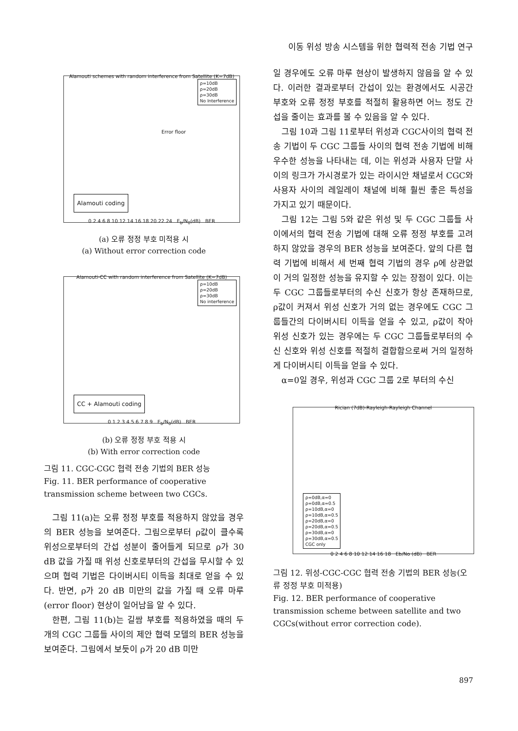이동 위성 방송 시스템을 위한 협력적 전송 기법 연구
Alamouti schemes with random interference from Satellite (K=7dB)
ρ=10dB
ρ=20dB
ρ=30dB
No Interference
Error floor
Alamouti coding
0 2 4 6 8 10 12 14 16 18 20 22 24 E<sub>b</sub>/N<sub>0</sub>(dB) BER
(a) 오류 정정 부호 미적용 시
(a) Without error correction code
Alamouti-CC with random interference from Satellite (K=7dB)
ρ=10dB
ρ=20dB
ρ=30dB
No interference
CC + Alamouti coding
0 1 2 3 4 5 6 7 8 9 E<sub>b</sub>/N<sub>0</sub>(dB) BER
(b) 오류 정정 부호 적용 시
(b) With error correction code
그림 11. CGC-CGC 협력 전송 기법의 BER 성능
Fig. 11. BER performance of cooperative transmission scheme between two CGCs.
그림 11(a)는 오류 정정 부호를 적용하지 않았을 경우의 BER 성능을 보여준다. 그림으로부터 ρ값이 클수록 위성으로부터의 간섭 성분이 줄어들게 되므로 ρ가 30 dB 값을 가질 때 위성 신호로부터의 간섭을 무시할 수 있으며 협력 기법은 다이버시티 이득을 최대로 얻을 수 있다. 반면, ρ가 20 dB 미만의 값을 가질 때 오류 마루(error floor) 현상이 일어남을 알 수 있다.
한편, 그림 11(b)는 길쌈 부호를 적용하였을 때의 두 개의 CGC 그룹들 사이의 제안 협력 모델의 BER 성능을 보여준다. 그림에서 보듯이 ρ가 20 dB 미만
일 경우에도 오류 마루 현상이 발생하지 않음을 알 수 있다. 이러한 결과로부터 간섭이 있는 환경에서도 시공간 부호와 오류 정정 부호를 적절히 활용하면 어느 정도 간섭을 줄이는 효과를 볼 수 있음을 알 수 있다.
그림 10과 그림 11로부터 위성과 CGC사이의 협력 전송 기법이 두 CGC 그룹들 사이의 협력 전송 기법에 비해 우수한 성능을 나타내는 데, 이는 위성과 사용자 단말 사이의 링크가 가시경로가 있는 라이시안 채널로서 CGC와 사용자 사이의 레일레이 채널에 비해 훨씬 좋은 특성을 가지고 있기 때문이다.
그림 12는 그림 5와 같은 위성 및 두 CGC 그룹들 사이에서의 협력 전송 기법에 대해 오류 정정 부호를 고려하지 않았을 경우의 BER 성능을 보여준다. 앞의 다른 협력 기법에 비해서 세 번째 협력 기법의 경우 ρ에 상관없이 거의 일정한 성능을 유지할 수 있는 장점이 있다. 이는 두 CGC 그룹들로부터의 수신 신호가 항상 존재하므로, ρ값이 커져서 위성 신호가 거의 없는 경우에도 CGC 그룹들간의 다이버시티 이득을 얻을 수 있고, ρ값이 작아 위성 신호가 있는 경우에는 두 CGC 그룹들로부터의 수신 신호와 위성 신호를 적절히 결합함으로써 거의 일정하게 다이버시티 이득을 얻을 수 있다.
α=0일 경우, 위성과 CGC 그룹 2로 부터의 수신
Rician (7dB)-Rayleigh-Rayleigh Channel
ρ=0dB,α=0
ρ=0dB,α=0.5
ρ=10dB,α=0
ρ=10dB,α=0.5
ρ=20dB,α=0
ρ=20dB,α=0.5
ρ=30dB,α=0
ρ=30dB,α=0.5
CGC only
0 2 4 6 8 10 12 14 16 18 Eb/No (dB) BER
그림 12. 위성-CGC-CGC 협력 전송 기법의 BER 성능(오류 정정 부호 미적용)
Fig. 12. BER performance of cooperative transmission scheme between satellite and two CGCs(without error correction code).
897